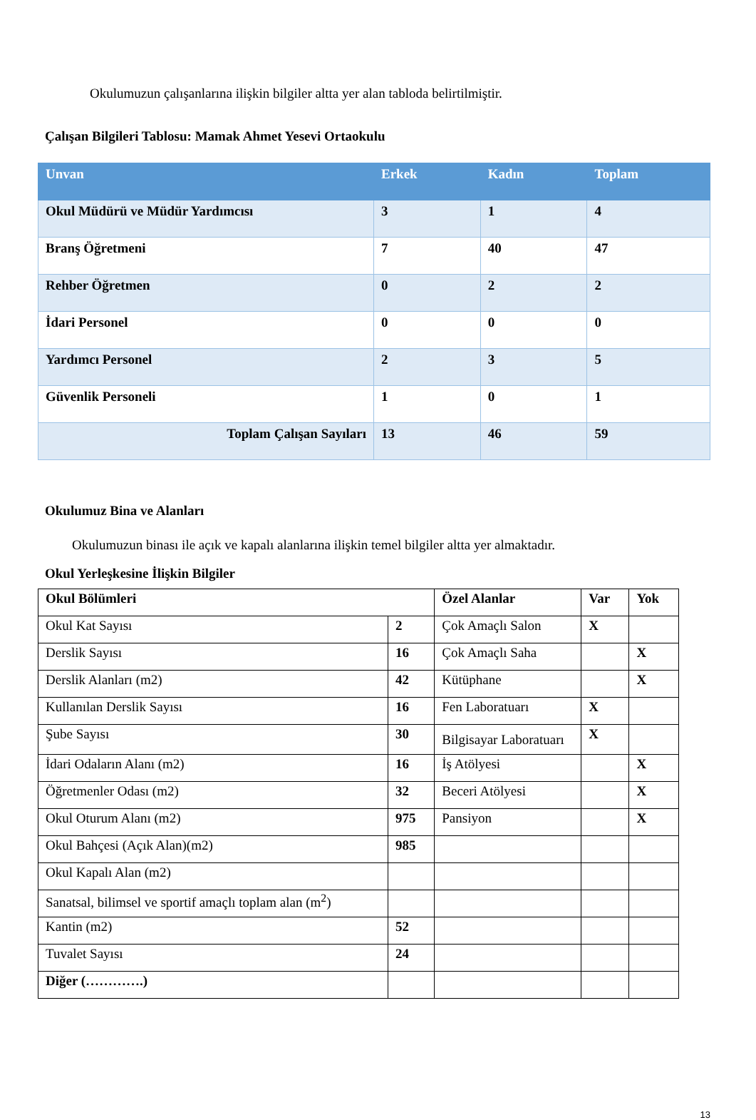Okulumuzun çalışanlarına ilişkin bilgiler altta yer alan tabloda belirtilmiştir.
Çalışan Bilgileri Tablosu: Mamak Ahmet Yesevi Ortaokulu
| Unvan | Erkek | Kadın | Toplam |
| --- | --- | --- | --- |
| Okul Müdürü ve Müdür Yardımcısı | 3 | 1 | 4 |
| Branş Öğretmeni | 7 | 40 | 47 |
| Rehber Öğretmen | 0 | 2 | 2 |
| İdari Personel | 0 | 0 | 0 |
| Yardımcı Personel | 2 | 3 | 5 |
| Güvenlik Personeli | 1 | 0 | 1 |
| Toplam Çalışan Sayıları | 13 | 46 | 59 |
Okulumuz Bina ve Alanları
Okulumuzun binası ile açık ve kapalı alanlarına ilişkin temel bilgiler altta yer almaktadır.
Okul Yerleşkesine İlişkin Bilgiler
| Okul Bölümleri | | Özel Alanlar | Var | Yok |
| Okul Kat Sayısı | 2 | Çok Amaçlı Salon | X | |
| Derslik Sayısı | 16 | Çok Amaçlı Saha | | X |
| Derslik Alanları (m2) | 42 | Kütüphane | | X |
| Kullanılan Derslik Sayısı | 16 | Fen Laboratuarı | X | |
| Şube Sayısı | 30 | Bilgisayar Laboratuarı | X | |
| İdari Odaların Alanı (m2) | 16 | İş Atölyesi | | X |
| Öğretmenler Odası (m2) | 32 | Beceri Atölyesi | | X |
| Okul Oturum Alanı (m2) | 975 | Pansiyon | | X |
| Okul Bahçesi (Açık Alan)(m2) | 985 | | | |
| Okul Kapalı Alan (m2) | | | | |
| Sanatsal, bilimsel ve sportif amaçlı toplam alan (m<sup>2</sup>) | | | | |
| Kantin (m2) | 52 | | | |
| Tuvalet Sayısı | 24 | | | |
| Diğer (………….) | | | | |
13